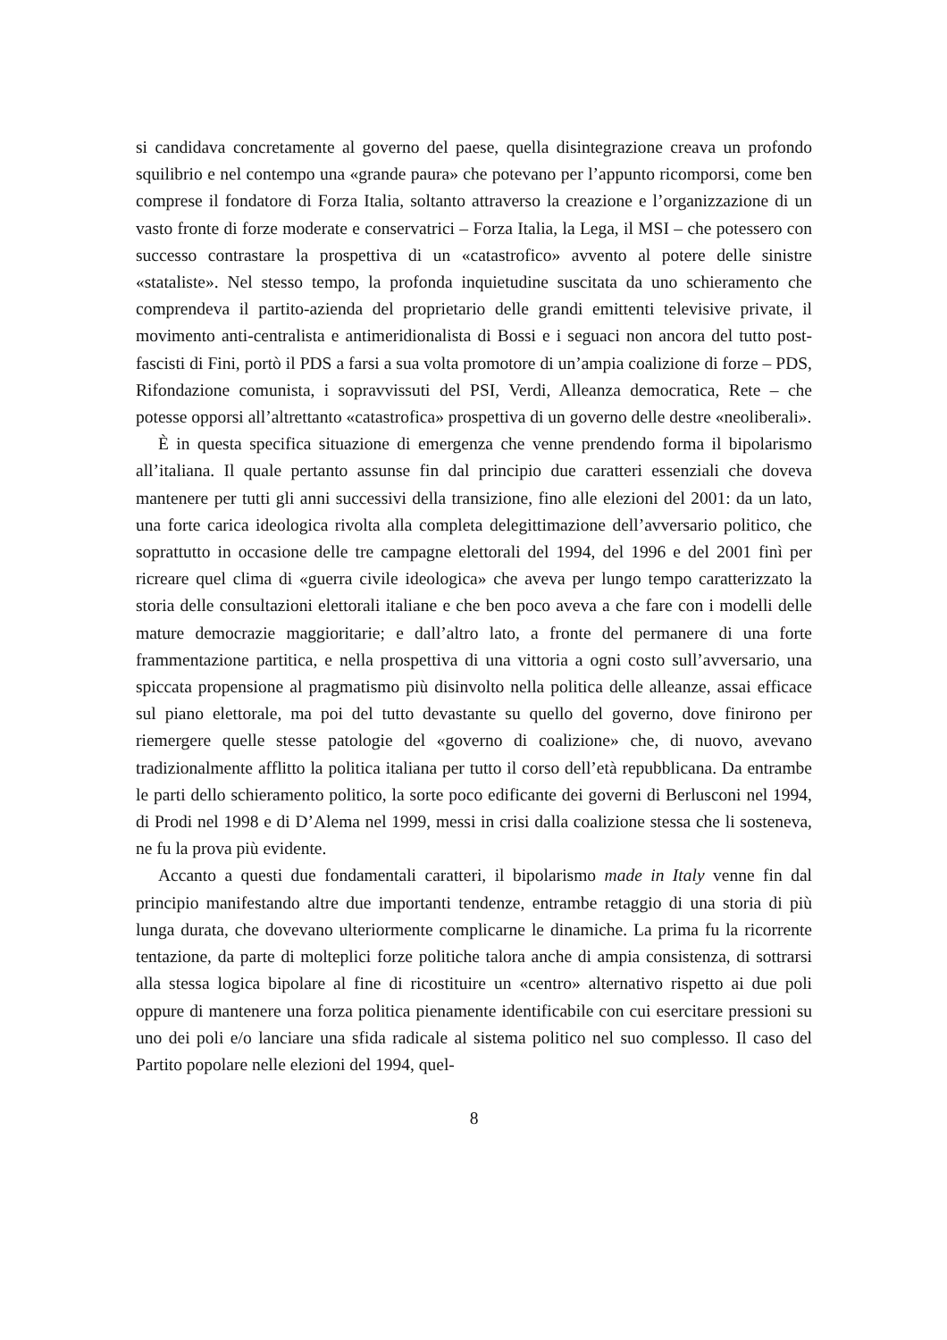si candidava concretamente al governo del paese, quella disintegrazione creava un profondo squilibrio e nel contempo una «grande paura» che potevano per l’appunto ricomporsi, come ben comprese il fondatore di Forza Italia, soltanto attraverso la creazione e l’organizzazione di un vasto fronte di forze moderate e conservatrici – Forza Italia, la Lega, il MSI – che potessero con successo contrastare la prospettiva di un «catastrofico» avvento al potere delle sinistre «stataliste». Nel stesso tempo, la profonda inquietudine suscitata da uno schieramento che comprendeva il partito-azienda del proprietario delle grandi emittenti televisive private, il movimento anti-centralista e antimeridionalista di Bossi e i seguaci non ancora del tutto post-fascisti di Fini, portò il PDS a farsi a sua volta promotore di un’ampia coalizione di forze – PDS, Rifondazione comunista, i sopravvissuti del PSI, Verdi, Alleanza democratica, Rete – che potesse opporsi all’altrettanto «catastrofica» prospettiva di un governo delle destre «neoliberali».
È in questa specifica situazione di emergenza che venne prendendo forma il bipolarismo all’italiana. Il quale pertanto assunse fin dal principio due caratteri essenziali che doveva mantenere per tutti gli anni successivi della transizione, fino alle elezioni del 2001: da un lato, una forte carica ideologica rivolta alla completa delegittimazione dell’avversario politico, che soprattutto in occasione delle tre campagne elettorali del 1994, del 1996 e del 2001 finì per ricreare quel clima di «guerra civile ideologica» che aveva per lungo tempo caratterizzato la storia delle consultazioni elettorali italiane e che ben poco aveva a che fare con i modelli delle mature democrazie maggioritarie; e dall’altro lato, a fronte del permanere di una forte frammentazione partitica, e nella prospettiva di una vittoria a ogni costo sull’avversario, una spiccata propensione al pragmatismo più disinvolto nella politica delle alleanze, assai efficace sul piano elettorale, ma poi del tutto devastante su quello del governo, dove finirono per riemergere quelle stesse patologie del «governo di coalizione» che, di nuovo, avevano tradizionalmente afflitto la politica italiana per tutto il corso dell’età repubblicana. Da entrambe le parti dello schieramento politico, la sorte poco edificante dei governi di Berlusconi nel 1994, di Prodi nel 1998 e di D’Alema nel 1999, messi in crisi dalla coalizione stessa che li sosteneva, ne fu la prova più evidente.
Accanto a questi due fondamentali caratteri, il bipolarismo made in Italy venne fin dal principio manifestando altre due importanti tendenze, entrambe retaggio di una storia di più lunga durata, che dovevano ulteriormente complicarne le dinamiche. La prima fu la ricorrente tentazione, da parte di molteplici forze politiche talora anche di ampia consistenza, di sottrarsi alla stessa logica bipolare al fine di ricostituire un «centro» alternativo rispetto ai due poli oppure di mantenere una forza politica pienamente identificabile con cui esercitare pressioni su uno dei poli e/o lanciare una sfida radicale al sistema politico nel suo complesso. Il caso del Partito popolare nelle elezioni del 1994, quel-
8